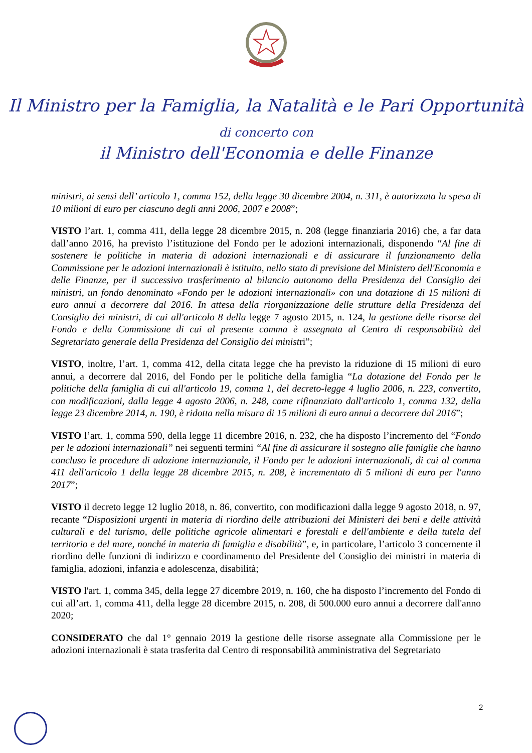Il Ministro per la Famiglia, la Natalità e le Pari Opportunità
di concerto con
il Ministro dell'Economia e delle Finanze
ministri, ai sensi dell’ articolo 1, comma 152, della legge 30 dicembre 2004, n. 311, è autorizzata la spesa di 10 milioni di euro per ciascuno degli anni 2006, 2007 e 2008”;
VISTO l’art. 1, comma 411, della legge 28 dicembre 2015, n. 208 (legge finanziaria 2016) che, a far data dall’anno 2016, ha previsto l’istituzione del Fondo per le adozioni internazionali, disponendo “Al fine di sostenere le politiche in materia di adozioni internazionali e di assicurare il funzionamento della Commissione per le adozioni internazionali è istituito, nello stato di previsione del Ministero dell'Economia e delle Finanze, per il successivo trasferimento al bilancio autonomo della Presidenza del Consiglio dei ministri, un fondo denominato «Fondo per le adozioni internazionali» con una dotazione di 15 milioni di euro annui a decorrere dal 2016. In attesa della riorganizzazione delle strutture della Presidenza del Consiglio dei ministri, di cui all'articolo 8 della legge 7 agosto 2015, n. 124, la gestione delle risorse del Fondo e della Commissione di cui al presente comma è assegnata al Centro di responsabilità del Segretariato generale della Presidenza del Consiglio dei ministri”;
VISTO, inoltre, l’art. 1, comma 412, della citata legge che ha previsto la riduzione di 15 milioni di euro annui, a decorrere dal 2016, del Fondo per le politiche della famiglia “La dotazione del Fondo per le politiche della famiglia di cui all'articolo 19, comma 1, del decreto-legge 4 luglio 2006, n. 223, convertito, con modificazioni, dalla legge 4 agosto 2006, n. 248, come rifinanziato dall'articolo 1, comma 132, della legge 23 dicembre 2014, n. 190, è ridotta nella misura di 15 milioni di euro annui a decorrere dal 2016”;
VISTO l’art. 1, comma 590, della legge 11 dicembre 2016, n. 232, che ha disposto l’incremento del “Fondo per le adozioni internazionali” nei seguenti termini “Al fine di assicurare il sostegno alle famiglie che hanno concluso le procedure di adozione internazionale, il Fondo per le adozioni internazionali, di cui al comma 411 dell'articolo 1 della legge 28 dicembre 2015, n. 208, è incrementato di 5 milioni di euro per l'anno 2017”;
VISTO il decreto legge 12 luglio 2018, n. 86, convertito, con modificazioni dalla legge 9 agosto 2018, n. 97, recante “Disposizioni urgenti in materia di riordino delle attribuzioni dei Ministeri dei beni e delle attività culturali e del turismo, delle politiche agricole alimentari e forestali e dell'ambiente e della tutela del territorio e del mare, nonché in materia di famiglia e disabilità”, e, in particolare, l’articolo 3 concernente il riordino delle funzioni di indirizzo e coordinamento del Presidente del Consiglio dei ministri in materia di famiglia, adozioni, infanzia e adolescenza, disabilità;
VISTO l'art. 1, comma 345, della legge 27 dicembre 2019, n. 160, che ha disposto l’incremento del Fondo di cui all’art. 1, comma 411, della legge 28 dicembre 2015, n. 208, di 500.000 euro annui a decorrere dall'anno 2020;
CONSIDERATO che dal 1° gennaio 2019 la gestione delle risorse assegnate alla Commissione per le adozioni internazionali è stata trasferita dal Centro di responsabilità amministrativa del Segretariato
2